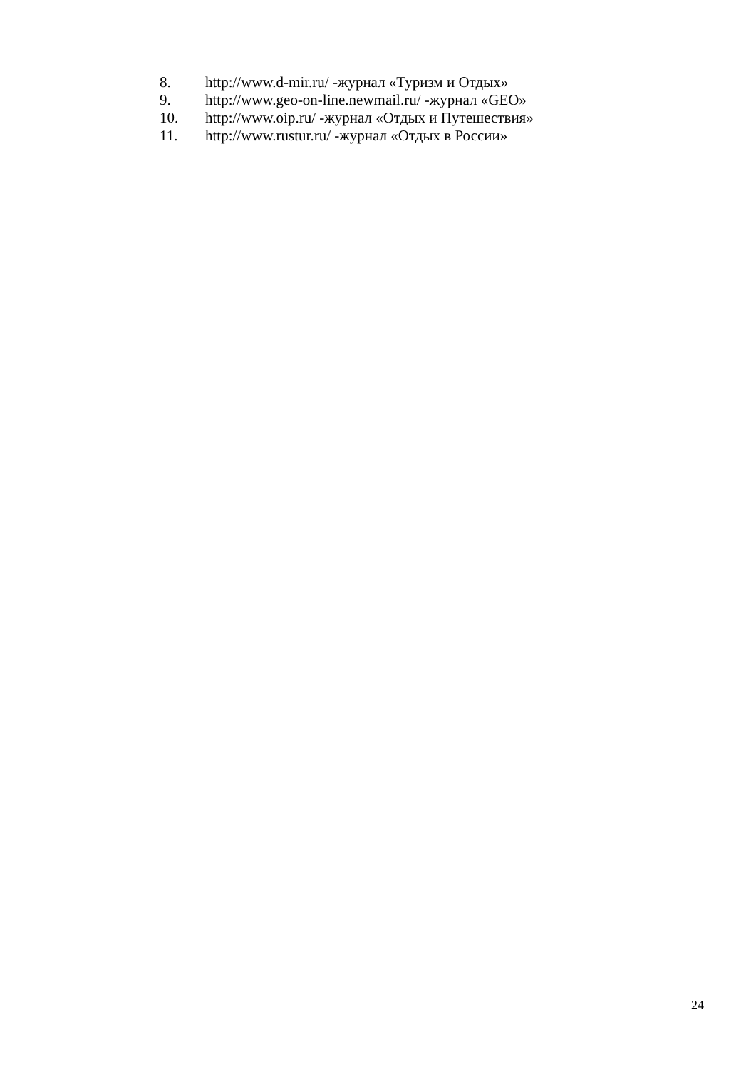8. http://www.d-mir.ru/ -журнал «Туризм и Отдых»
9. http://www.geo-on-line.newmail.ru/ -журнал «GEO»
10. http://www.oip.ru/ -журнал «Отдых и Путешествия»
11. http://www.rustur.ru/ -журнал «Отдых в России»
24